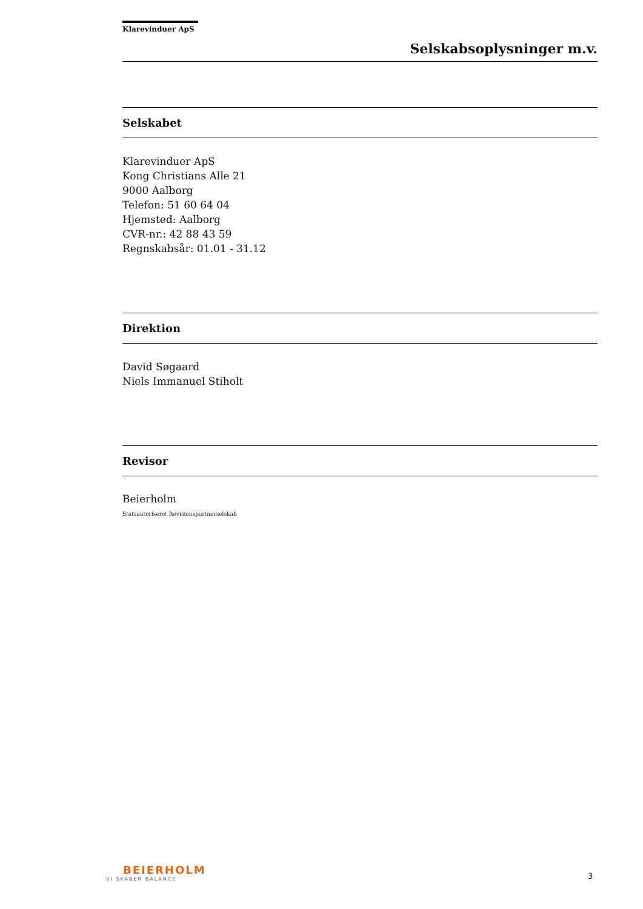Klarevinduer ApS
Selskabsoplysninger m.v.
Selskabet
Klarevinduer ApS
Kong Christians Alle 21
9000 Aalborg
Telefon: 51 60 64 04
Hjemsted: Aalborg
CVR-nr.: 42 88 43 59
Regnskabsår: 01.01 - 31.12
Direktion
David Søgaard
Niels Immanuel Stiholt
Revisor
Beierholm
Statsautoriseret Revisionspartnerselskab
BEIERHOLM
VI SKABER BALANCE
3